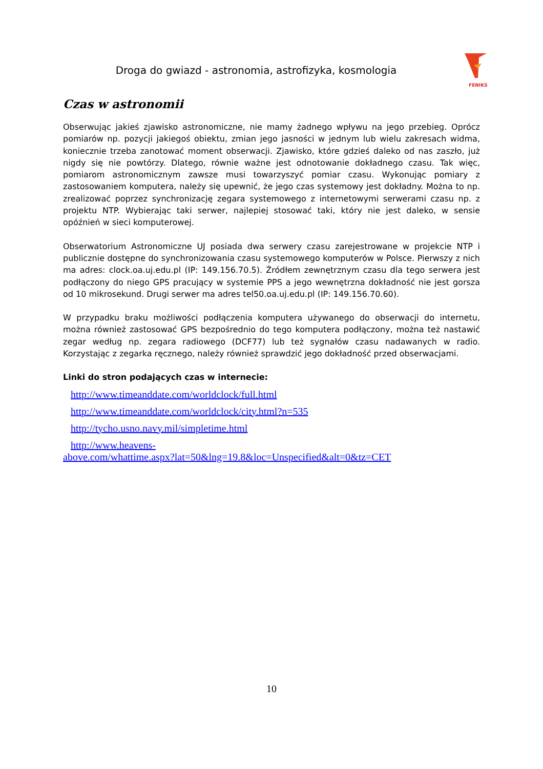FENIKS
Droga do gwiazd - astronomia, astrofizyka, kosmologia
Czas w astronomii
Obserwując jakieś zjawisko astronomiczne, nie mamy żadnego wpływu na jego przebieg. Oprócz pomiarów np. pozycji jakiegoś obiektu, zmian jego jasności w jednym lub wielu zakresach widma, koniecznie trzeba zanotować moment obserwacji. Zjawisko, które gdzieś daleko od nas zaszło, już nigdy się nie powtórzy. Dlatego, równie ważne jest odnotowanie dokładnego czasu. Tak więc, pomiarom astronomicznym zawsze musi towarzyszyć pomiar czasu. Wykonując pomiary z zastosowaniem komputera, należy się upewnić, że jego czas systemowy jest dokładny. Można to np. zrealizować poprzez synchronizację zegara systemowego z internetowymi serwerami czasu np. z projektu NTP. Wybierając taki serwer, najlepiej stosować taki, który nie jest daleko, w sensie opóźnień w sieci komputerowej.
Obserwatorium Astronomiczne UJ posiada dwa serwery czasu zarejestrowane w projekcie NTP i publicznie dostępne do synchronizowania czasu systemowego komputerów w Polsce. Pierwszy z nich ma adres: clock.oa.uj.edu.pl (IP: 149.156.70.5). Źródłem zewnętrznym czasu dla tego serwera jest podłączony do niego GPS pracujący w systemie PPS a jego wewnętrzna dokładność nie jest gorsza od 10 mikrosekund. Drugi serwer ma adres tel50.oa.uj.edu.pl (IP: 149.156.70.60).
W przypadku braku możliwości podłączenia komputera używanego do obserwacji do internetu, można również zastosować GPS bezpośrednio do tego komputera podłączony, można też nastawić zegar według np. zegara radiowego (DCF77) lub też sygnałów czasu nadawanych w radio. Korzystając z zegarka ręcznego, należy również sprawdzić jego dokładność przed obserwacjami.
Linki do stron podających czas w internecie:
http://www.timeanddate.com/worldclock/full.html
http://www.timeanddate.com/worldclock/city.html?n=535
http://tycho.usno.navy.mil/simpletime.html
http://www.heavens-
above.com/whattime.aspx?lat=50&lng=19.8&loc=Unspecified&alt=0&tz=CET
10